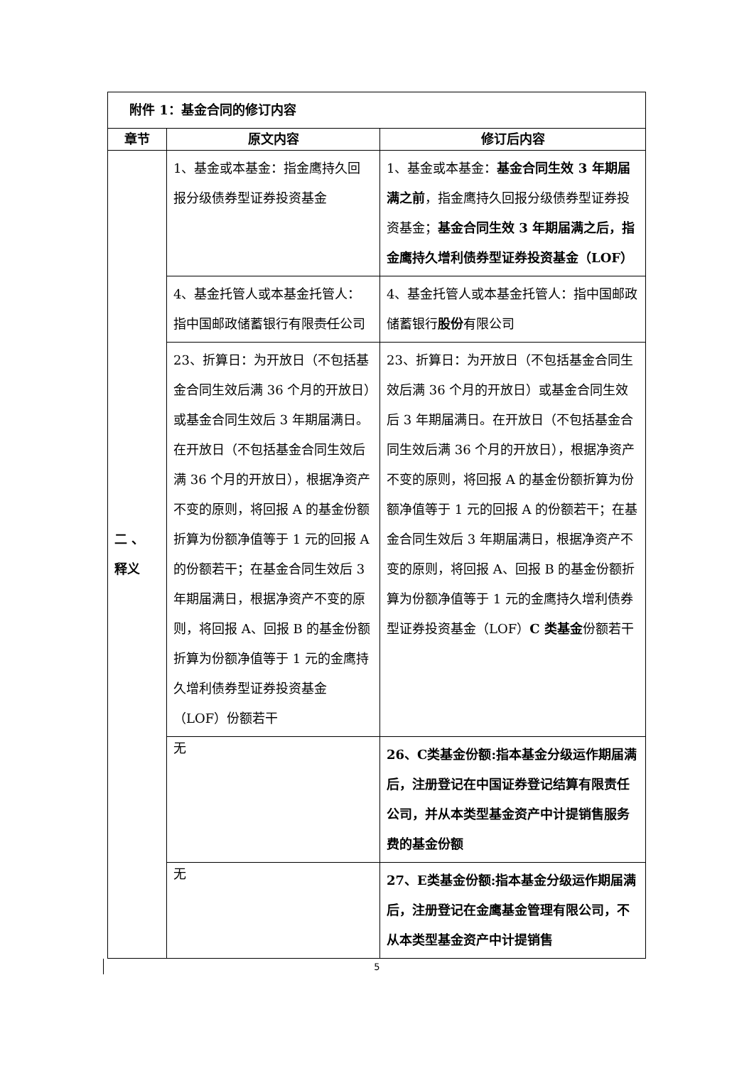| 附件 1：基金合同的修订内容 | | |
| 章节 | 原文内容 | 修订后内容 |
| 二 、 释义 | 1、基金或本基金：指金鹰持久回报分级债券型证券投资基金 | 1、基金或本基金： 基金合同生效 3 年期届满之前 ，指金鹰持久回报分级债券型证券投资基金； 基金合同生效 3 年期届满之后，指金鹰持久增利债券型证券投资基金（LOF） |
| | 4、基金托管人或本基金托管人：指中国邮政储蓄银行有限 责任 公司 | 4、基金托管人或本基金托管人：指中国邮政储蓄银行 股份 有限公司 |
| | 23、折算日：为开放日（不包括基金合同生效后满 36 个月的开放日）或基金合同生效后 3 年期届满日。在开放日（不包括基金合同生效后满 36 个月的开放日），根据净资产不变的原则，将回报 A 的基金份额折算为份额净值等于 1 元的回报 A 的份额若干；在基金合同生效后 3 年期届满日，根据净资产不变的原则，将回报 A、回报 B 的基金份额折算为份额净值等于 1 元的金鹰持久增利债券型证券投资基金（LOF）份额若干 | 23、折算日：为开放日（不包括基金合同生效后满 36 个月的开放日）或基金合同生效后 3 年期届满日。在开放日（不包括基金合同生效后满 36 个月的开放日），根据净资产不变的原则，将回报 A 的基金份额折算为份额净值等于 1 元的回报 A 的份额若干；在基金合同生效后 3 年期届满日，根据净资产不变的原则，将回报 A、回报 B 的基金份额折算为份额净值等于 1 元的金鹰持久增利债券型证券投资基金（LOF） C 类基金 份额若干 |
| | 无 | 26、C类基金份额:指本基金分级运作期届满后，注册登记在中国证券登记结算有限责任公司，并从本类型基金资产中计提销售服务费的基金份额 |
| | 无 | 27、E类基金份额:指本基金分级运作期届满后，注册登记在金鹰基金管理有限公司，不从本类型基金资产中计提销售 |
5